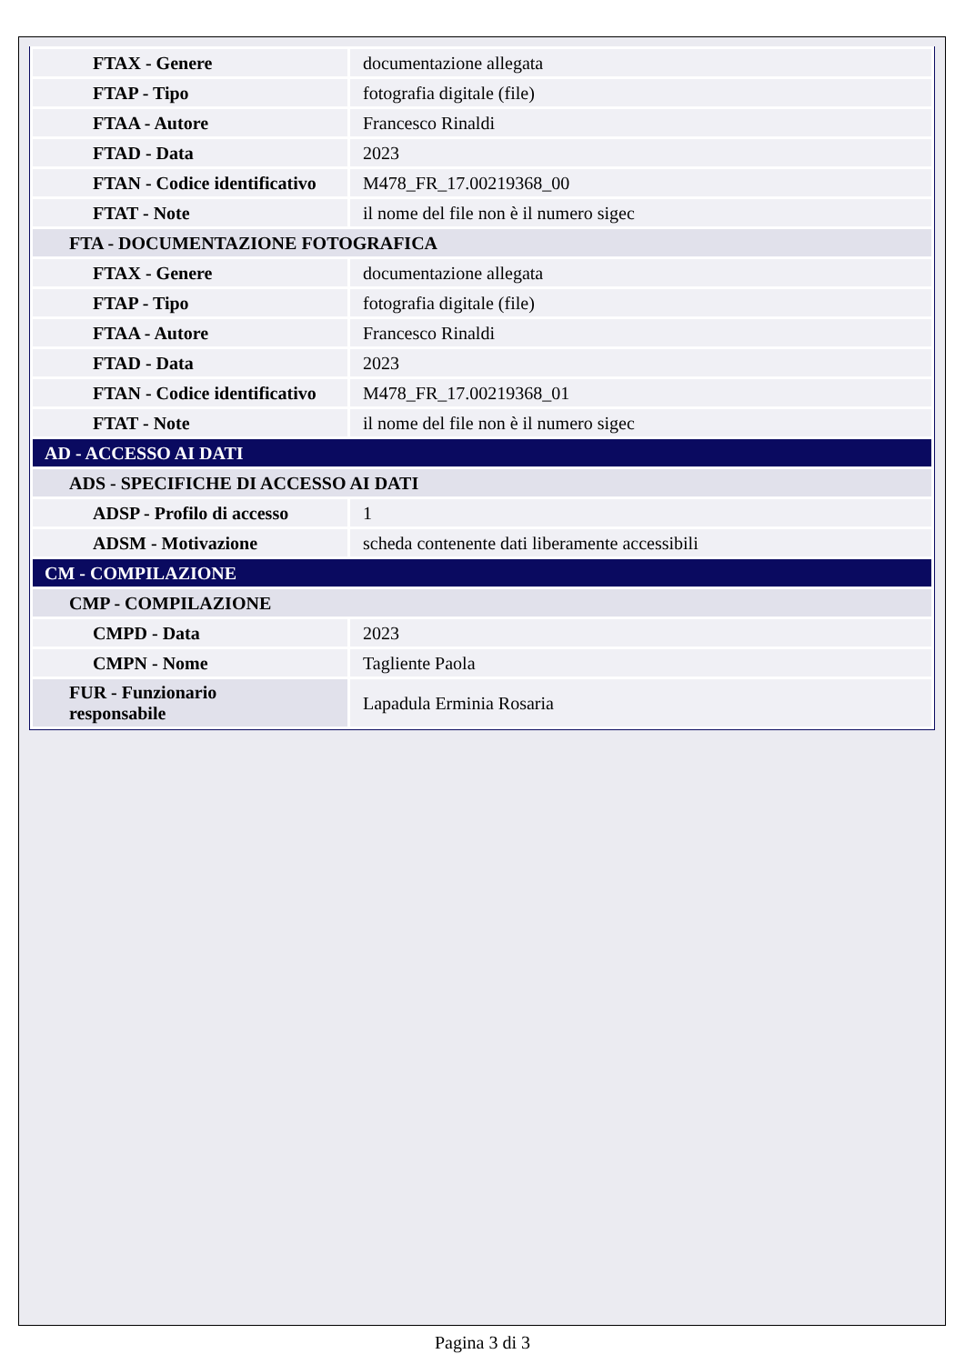| FTAX - Genere | documentazione allegata |
| FTAP - Tipo | fotografia digitale (file) |
| FTAA - Autore | Francesco Rinaldi |
| FTAD - Data | 2023 |
| FTAN - Codice identificativo | M478_FR_17.00219368_00 |
| FTAT - Note | il nome del file non è il numero sigec |
| FTA - DOCUMENTAZIONE FOTOGRAFICA | |
| FTAX - Genere | documentazione allegata |
| FTAP - Tipo | fotografia digitale (file) |
| FTAA - Autore | Francesco Rinaldi |
| FTAD - Data | 2023 |
| FTAN - Codice identificativo | M478_FR_17.00219368_01 |
| FTAT - Note | il nome del file non è il numero sigec |
| AD - ACCESSO AI DATI | |
| ADS - SPECIFICHE DI ACCESSO AI DATI | |
| ADSP - Profilo di accesso | 1 |
| ADSM - Motivazione | scheda contenente dati liberamente accessibili |
| CM - COMPILAZIONE | |
| CMP - COMPILAZIONE | |
| CMPD - Data | 2023 |
| CMPN - Nome | Tagliente Paola |
| FUR - Funzionario responsabile | Lapadula Erminia Rosaria |
Pagina 3 di 3